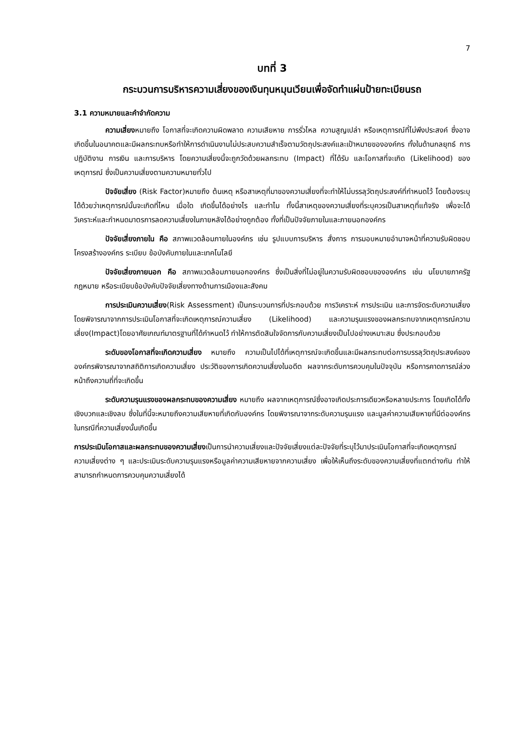7
บทที่ 3
กระบวนการบริหารความเสี่ยงของเงินทุนหมุนเวียนเพื่อจัดทำแผ่นป้ายทะเบียนรถ
3.1 ความหมายและคำจำกัดความ
ความเสี่ยงหมายถึง โอกาสที่จะเกิดความผิดพลาด ความเสียหาย การรั่วไหล ความสูญเปล่า หรือเหตุการณ์ที่ไม่พึงประสงค์ ซึ่งอาจเกิดขึ้นในอนาคตและมีผลกระทบหรือทำให้การดำเนินงานไม่ประสบความสำเร็จตามวัตถุประสงค์และเป้าหมายขององค์กร ทั้งในด้านกลยุทธ์ การปฏิบัติงาน การเงิน และการบริหาร โดยความเสี่ยงนี้จะถูกวัดด้วยผลกระทบ (Impact) ที่ได้รับ และโอกาสที่จะเกิด (Likelihood) ของเหตุการณ์ ซึ่งเป็นความเสี่ยงตามความหมายทั่วไป
ปัจจัยเสี่ยง (Risk Factor)หมายถึง ต้นเหตุ หรือสาเหตุที่มาของความเสี่ยงที่จะทำให้ไม่บรรลุวัตถุประสงค์ที่กำหนดไว้ โดยต้องระบุได้ด้วยว่าเหตุการณ์นั้นจะเกิดที่ไหน เมื่อใด เกิดขึ้นได้อย่างไร และทำไม ทั้งนี้สาเหตุของความเสี่ยงที่ระบุควรเป็นสาเหตุที่แท้จริง เพื่อจะได้วิเคราะห์และกำหนดมาตรการลดความเสี่ยงในภายหลังได้อย่างถูกต้อง ทั้งที่เป็นปัจจัยภายในและภายนอกองค์กร
ปัจจัยเสี่ยงภายใน คือ สภาพแวดล้อมภายในองค์กร เช่น รูปแบบการบริหาร สั่งการ การมอบหมายอำนาจหน้าที่ความรับผิดชอบ โครงสร้างองค์กร ระเบียบ ข้อบังคับภายในและเทคโนโลยี
ปัจจัยเสี่ยงภายนอก คือ สภาพแวดล้อมภายนอกองค์กร ซึ่งเป็นสิ่งที่ไม่อยู่ในความรับผิดชอบขององค์กร เช่น นโยบายภาครัฐ กฎหมาย หรือระเบียบข้อบังคับปัจจัยเสี่ยงทางด้านการเมืองและสังคม
การประเมินความเสี่ยง(Risk Assessment) เป็นกระบวนการที่ประกอบด้วย การวิเคราะห์ การประเมิน และการจัดระดับความเสี่ยง โดยพิจารณาจากการประเมินโอกาสที่จะเกิดเหตุการณ์ความเสี่ยง (Likelihood) และความรุนแรงของผลกระทบจากเหตุการณ์ความเสี่ยง(Impact)โดยอาศัยเกณฑ์มาตรฐานที่ได้กำหนดไว้ ทำให้การตัดสินใจจัดการกับความเสี่ยงเป็นไปอย่างเหมาะสม ซึ่งประกอบด้วย
ระดับของโอกาสที่จะเกิดความเสี่ยง หมายถึง ความเป็นไปได้ที่เหตุการณ์จะเกิดขึ้นและมีผลกระทบต่อการบรรลุวัตถุประสงค์ขององค์กรพิจารณาจากสถิติการเกิดความเสี่ยง ประวัติของการเกิดความเสี่ยงในอดีต ผลจากระดับการควบคุมในปัจจุบัน หรือการคาดการณ์ล่วงหน้าถึงความถี่ที่จะเกิดขึ้น
ระดับความรุนแรงของผลกระทบของความเสี่ยง หมายถึง ผลจากเหตุการณ์ซึ่งอาจเกิดประการเดียวหรือหลายประการ โดยเกิดได้ทั้งเชิงบวกและเชิงลบ ซึ่งในที่นี้จะหมายถึงความเสียหายที่เกิดกับองค์กร โดยพิจารณาจากระดับความรุนแรง และมูลค่าความเสียหายที่มีต่อองค์กรในกรณีที่ความเสี่ยงนั้นเกิดขึ้น
การประเมินโอกาสและผลกระทบของความเสี่ยงเป็นการนำความเสี่ยงและปัจจัยเสี่ยงแต่ละปัจจัยที่ระบุไว้มาประเมินโอกาสที่จะเกิดเหตุการณ์ความเสี่ยงต่าง ๆ และประเมินระดับความรุนแรงหรือมูลค่าความเสียหายจากความเสี่ยง เพื่อให้เห็นถึงระดับของความเสี่ยงที่แตกต่างกัน ทำให้สามารถกำหนดการควบคุมความเสี่ยงได้